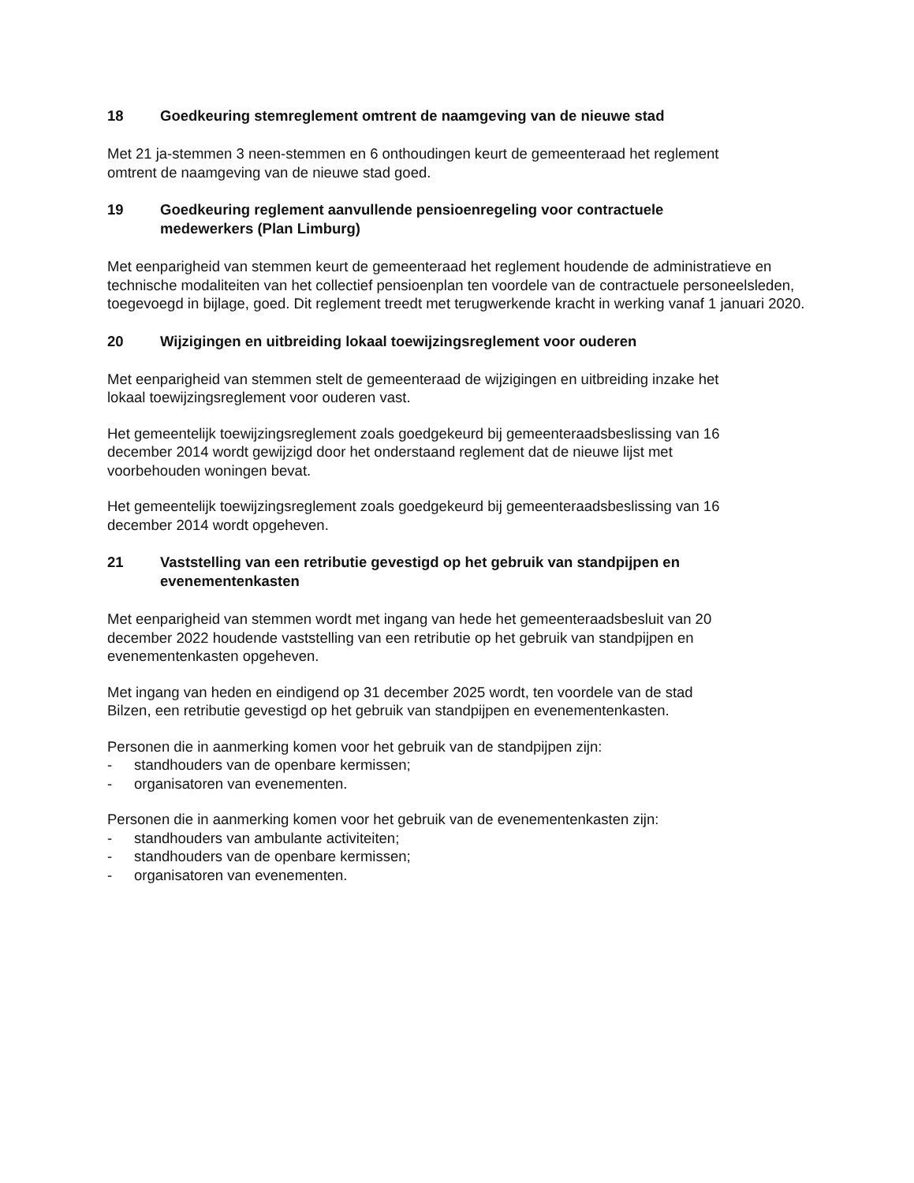18 Goedkeuring stemreglement omtrent de naamgeving van de nieuwe stad
Met 21 ja-stemmen 3 neen-stemmen en 6 onthoudingen keurt de gemeenteraad het reglement
omtrent de naamgeving van de nieuwe stad goed.
19 Goedkeuring reglement aanvullende pensioenregeling voor contractuele
medewerkers (Plan Limburg)
Met eenparigheid van stemmen keurt de gemeenteraad het reglement houdende de administratieve en technische modaliteiten van het collectief pensioenplan ten voordele van de contractuele personeelsleden, toegevoegd in bijlage, goed. Dit reglement treedt met terugwerkende kracht in werking vanaf 1 januari 2020.
20 Wijzigingen en uitbreiding lokaal toewijzingsreglement voor ouderen
Met eenparigheid van stemmen stelt de gemeenteraad de wijzigingen en uitbreiding inzake het
lokaal toewijzingsreglement voor ouderen vast.
Het gemeentelijk toewijzingsreglement zoals goedgekeurd bij gemeenteraadsbeslissing van 16
december 2014 wordt gewijzigd door het onderstaand reglement dat de nieuwe lijst met
voorbehouden woningen bevat.
Het gemeentelijk toewijzingsreglement zoals goedgekeurd bij gemeenteraadsbeslissing van 16
december 2014 wordt opgeheven.
21 Vaststelling van een retributie gevestigd op het gebruik van standpijpen en
evenementenkasten
Met eenparigheid van stemmen wordt met ingang van hede het gemeenteraadsbesluit van 20
december 2022 houdende vaststelling van een retributie op het gebruik van standpijpen en
evenementenkasten opgeheven.
Met ingang van heden en eindigend op 31 december 2025 wordt, ten voordele van de stad
Bilzen, een retributie gevestigd op het gebruik van standpijpen en evenementenkasten.
Personen die in aanmerking komen voor het gebruik van de standpijpen zijn:
- standhouders van de openbare kermissen;
- organisatoren van evenementen.
Personen die in aanmerking komen voor het gebruik van de evenementenkasten zijn:
- standhouders van ambulante activiteiten;
- standhouders van de openbare kermissen;
- organisatoren van evenementen.